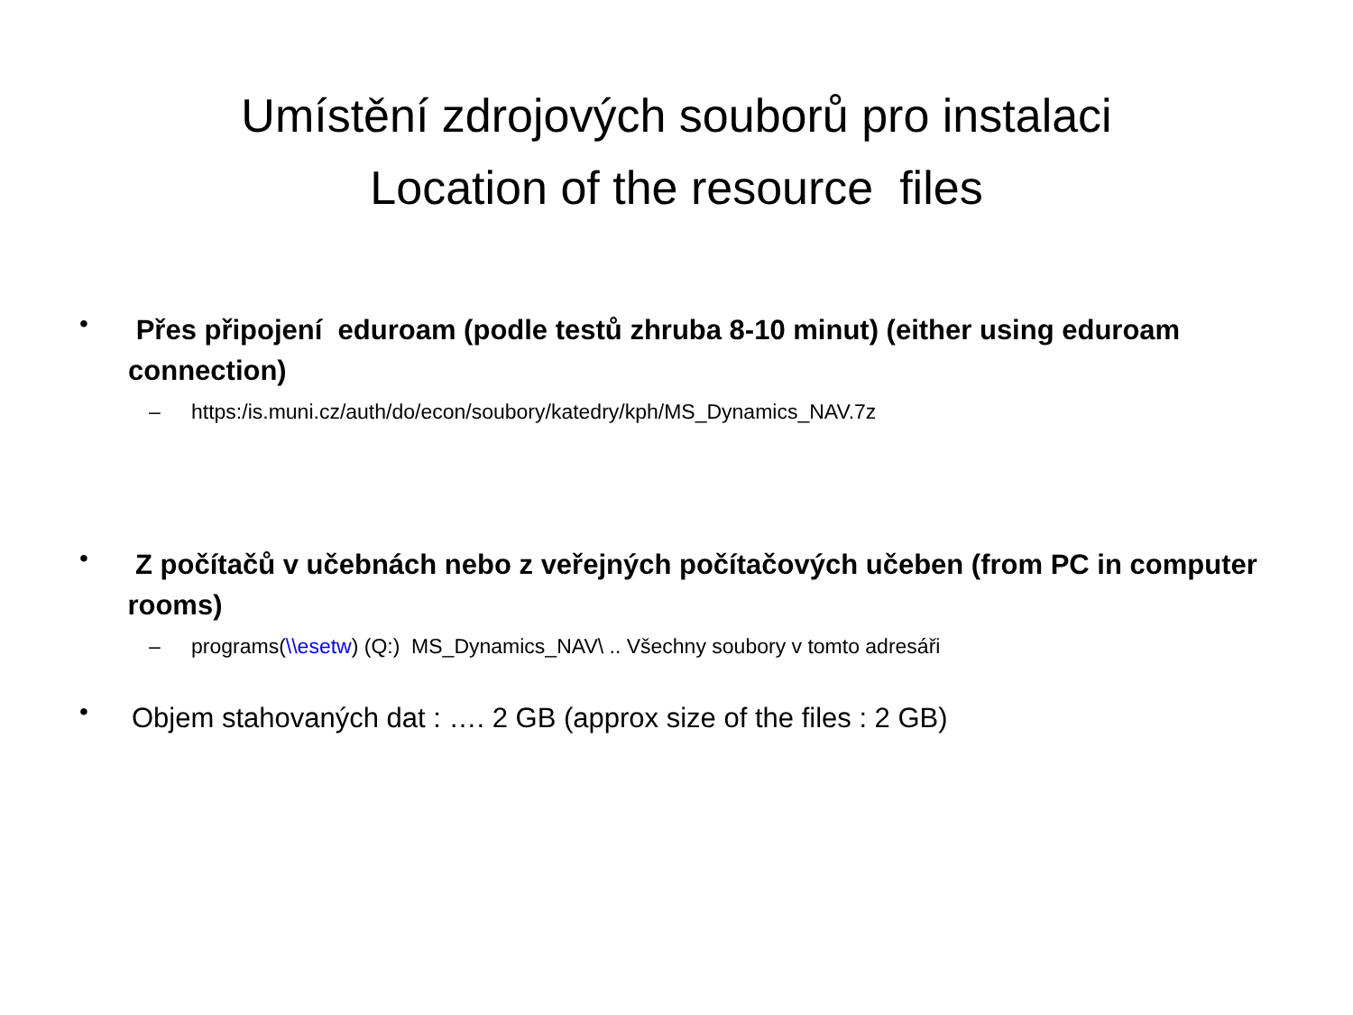Umístění zdrojových souborů pro instalaci
Location of the resource files
•
Přes připojení eduroam (podle testů zhruba 8-10 minut) (either using eduroam connection)
– https:/is.muni.cz/auth/do/econ/soubory/katedry/kph/MS_Dynamics_NAV.7z
•
Z počítačů v učebnách nebo z veřejných počítačových učeben (from PC in computer rooms)
– programs(\\esetw) (Q:) MS_Dynamics_NAV\ .. Všechny soubory v tomto adresáři
•
Objem stahovaných dat : …. 2 GB (approx size of the files : 2 GB)